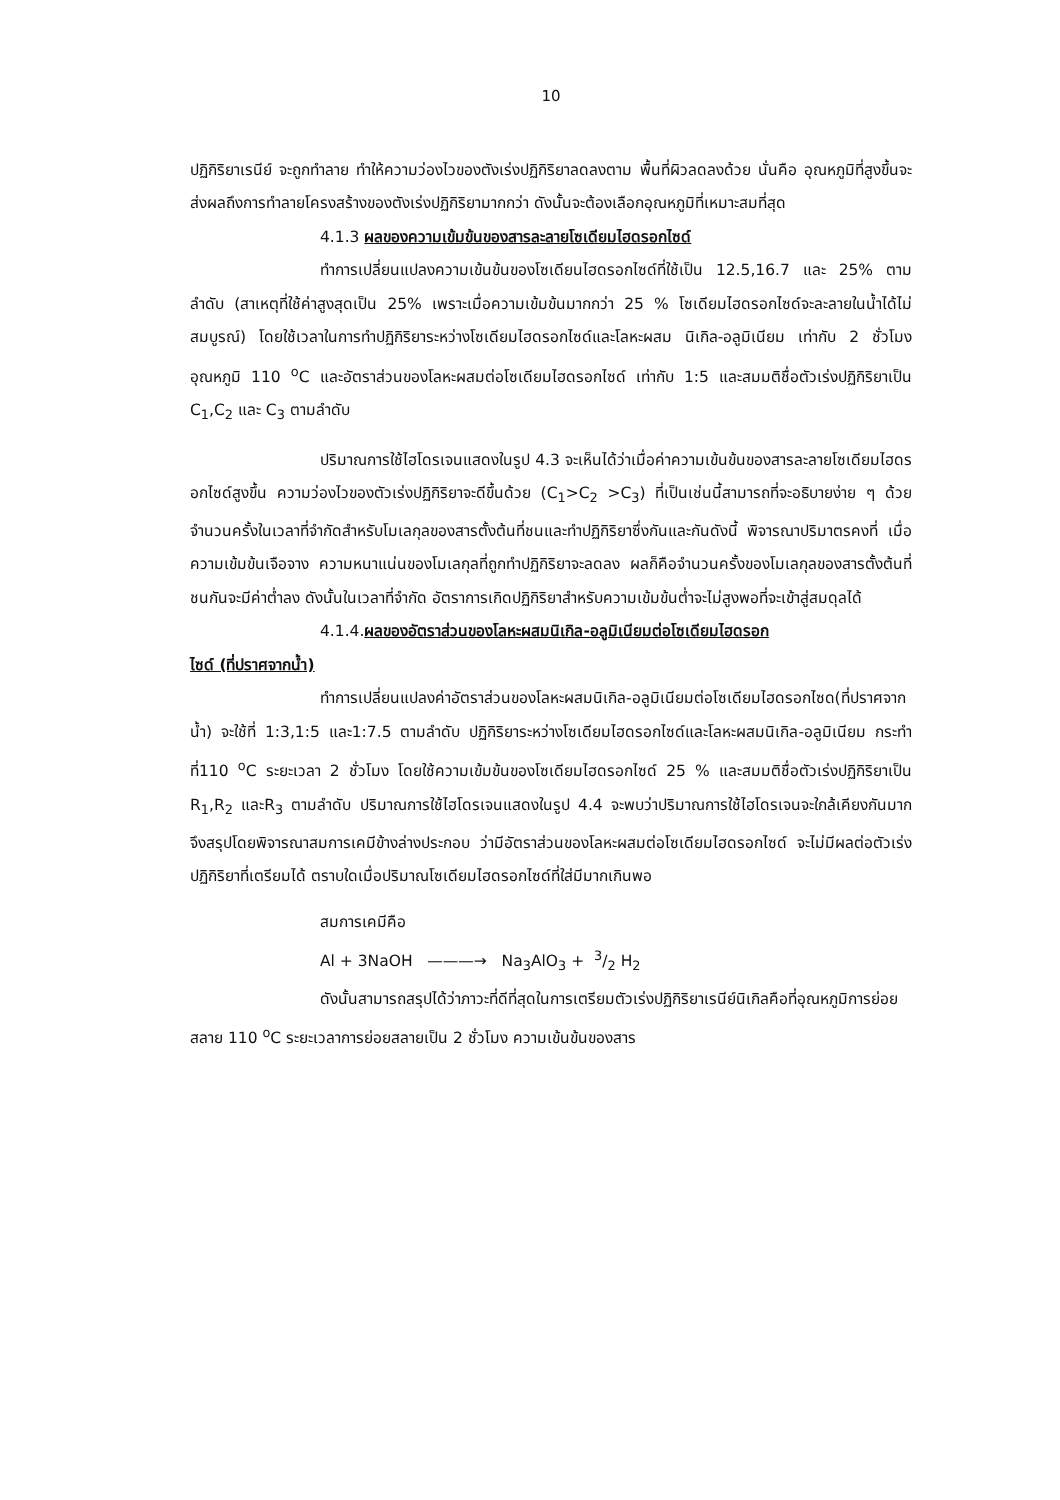10
ปฏิกิริยาเรนีย์ จะถูกทำลาย ทำให้ความว่องไวของตังเร่งปฏิกิริยาลดลงตาม พื้นที่ผิวลดลงด้วย นั่นคือ อุณหภูมิที่สูงขึ้นจะส่งผลถึงการทำลายโครงสร้างของตังเร่งปฏิกิริยามากกว่า ดังนั้นจะต้องเลือกอุณหภูมิที่เหมาะสมที่สุด
4.1.3 ผลของความเข้มข้นของสารละลายโซเดียมไฮดรอกไซด์
ทำการเปลี่ยนแปลงความเข้นข้นของโซเดียนไฮดรอกไซด์ที่ใช้เป็น 12.5,16.7 และ 25% ตามลำดับ (สาเหตุที่ใช้ค่าสูงสุดเป็น 25% เพราะเมื่อความเข้มข้นมากกว่า 25 % โซเดียมไฮดรอกไซด์จะละลายในน้ำได้ไม่สมบูรณ์) โดยใช้เวลาในการทำปฏิกิริยาระหว่างโซเดียมไฮดรอกไซด์และโลหะผสม นิเกิล-อลูมิเนียม เท่ากับ 2 ชั่วโมง อุณหภูมิ 110 <sup>o</sup>C และอัตราส่วนของโลหะผสมต่อโซเดียมไฮดรอกไซด์ เท่ากับ 1:5 และสมมติชื่อตัวเร่งปฏิกิริยาเป็น C<sub>1</sub>,C<sub>2</sub> และ C<sub>3</sub> ตามลำดับ
ปริมาณการใช้ไฮโดรเจนแสดงในรูป 4.3 จะเห็นได้ว่าเมื่อค่าความเข้นข้นของสารละลายโซเดียมไฮดรอกไซด์สูงขึ้น ความว่องไวของตัวเร่งปฏิกิริยาจะดีขึ้นด้วย (C<sub>1</sub>>C<sub>2</sub> >C<sub>3</sub>) ที่เป็นเช่นนี้สามารถที่จะอธิบายง่าย ๆ ด้วยจำนวนครั้งในเวลาที่จำกัดสำหรับโมเลกุลของสารตั้งต้นที่ชนและทำปฏิกิริยาซึ่งกันและกันดังนี้ พิจารณาปริมาตรคงที่ เมื่อความเข้มข้นเจือจาง ความหนาแน่นของโมเลกุลที่ถูกทำปฏิกิริยาจะลดลง ผลก็คือจำนวนครั้งของโมเลกุลของสารตั้งต้นที่ชนกันจะมีค่าต่ำลง ดังนั้นในเวลาที่จำกัด อัตราการเกิดปฏิกิริยาสำหรับความเข้มข้นต่ำจะไม่สูงพอที่จะเข้าสู่สมดุลได้
4.1.4.ผลของอัตราส่วนของโลหะผสมนิเกิล-อลูมิเนียมต่อโซเดียมไฮดรอก
ไซด์ (ที่ปราศจากน้ำ)
ทำการเปลี่ยนแปลงค่าอัตราส่วนของโลหะผสมนิเกิล-อลูมิเนียมต่อโซเดียมไฮดรอกไซด(ที่ปราศจากน้ำ) จะใช้ที่ 1:3,1:5 และ1:7.5 ตามลำดับ ปฏิกิริยาระหว่างโซเดียมไฮดรอกไซด์และโลหะผสมนิเกิล-อลูมิเนียม กระทำที่110 <sup>o</sup>C ระยะเวลา 2 ชั่วโมง โดยใช้ความเข้มข้นของโซเดียมไฮดรอกไซด์ 25 % และสมมติชื่อตัวเร่งปฏิกิริยาเป็น R<sub>1</sub>,R<sub>2</sub> และR<sub>3</sub> ตามลำดับ ปริมาณการใช้ไฮโดรเจนแสดงในรูป 4.4 จะพบว่าปริมาณการใช้ไฮโดรเจนจะใกล้เคียงกันมาก จึงสรุปโดยพิจารณาสมการเคมีข้างล่างประกอบ ว่ามีอัตราส่วนของโลหะผสมต่อโซเดียมไฮดรอกไซด์ จะไม่มีผลต่อตัวเร่งปฏิกิริยาที่เตรียมได้ ตราบใดเมื่อปริมาณโซเดียมไฮดรอกไซด์ที่ใส่มีมากเกินพอ
สมการเคมีคือ
Al + 3NaOH ———→ Na<sub>3</sub>AlO<sub>3</sub> + 3/2 H<sub>2</sub>
ดังนั้นสามารถสรุปได้ว่าภาวะที่ดีที่สุดในการเตรียมตัวเร่งปฏิกิริยาเรนีย์นิเกิลคือที่อุณหภูมิการย่อยสลาย 110 <sup>o</sup>C ระยะเวลาการย่อยสลายเป็น 2 ชั่วโมง ความเข้นข้นของสาร